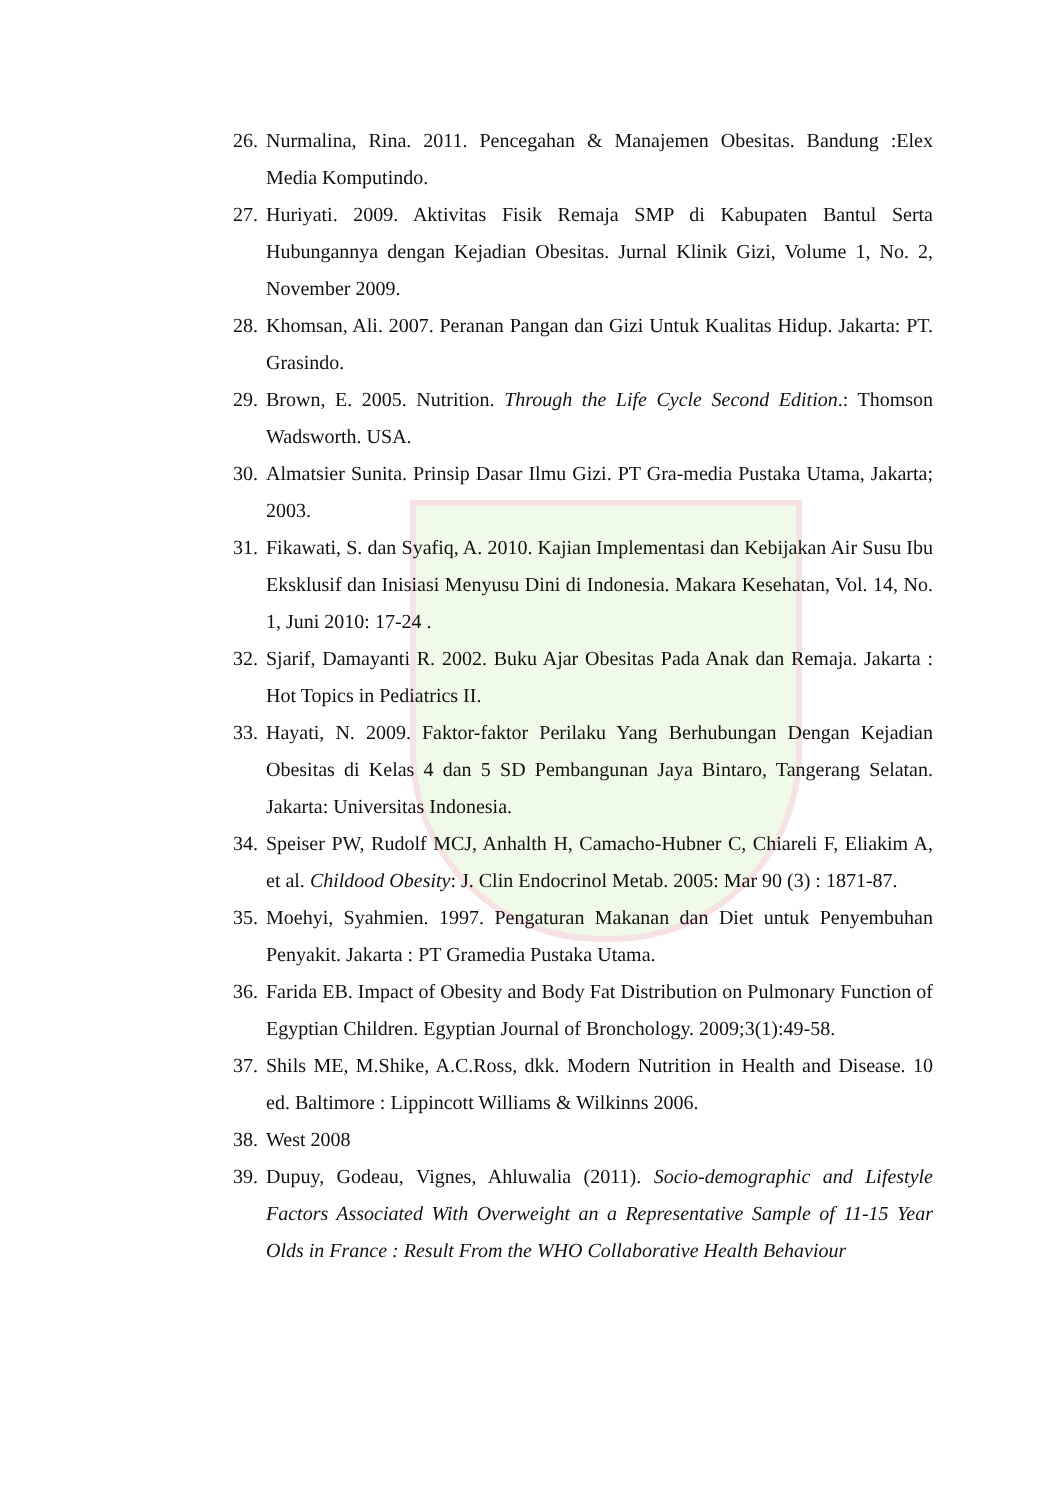26. Nurmalina, Rina. 2011. Pencegahan & Manajemen Obesitas. Bandung :Elex Media Komputindo.
27. Huriyati. 2009. Aktivitas Fisik Remaja SMP di Kabupaten Bantul Serta Hubungannya dengan Kejadian Obesitas. Jurnal Klinik Gizi, Volume 1, No. 2, November 2009.
28. Khomsan, Ali. 2007. Peranan Pangan dan Gizi Untuk Kualitas Hidup. Jakarta: PT. Grasindo.
29. Brown, E. 2005. Nutrition. Through the Life Cycle Second Edition.: Thomson Wadsworth. USA.
30. Almatsier Sunita. Prinsip Dasar Ilmu Gizi. PT Gra-media Pustaka Utama, Jakarta; 2003.
31. Fikawati, S. dan Syafiq, A. 2010. Kajian Implementasi dan Kebijakan Air Susu Ibu Eksklusif dan Inisiasi Menyusu Dini di Indonesia. Makara Kesehatan, Vol. 14, No. 1, Juni 2010: 17-24 .
32. Sjarif, Damayanti R. 2002. Buku Ajar Obesitas Pada Anak dan Remaja. Jakarta : Hot Topics in Pediatrics II.
33. Hayati, N. 2009. Faktor-faktor Perilaku Yang Berhubungan Dengan Kejadian Obesitas di Kelas 4 dan 5 SD Pembangunan Jaya Bintaro, Tangerang Selatan. Jakarta: Universitas Indonesia.
34. Speiser PW, Rudolf MCJ, Anhalth H, Camacho-Hubner C, Chiareli F, Eliakim A, et al. Childood Obesity: J. Clin Endocrinol Metab. 2005: Mar 90 (3) : 1871-87.
35. Moehyi, Syahmien. 1997. Pengaturan Makanan dan Diet untuk Penyembuhan Penyakit. Jakarta : PT Gramedia Pustaka Utama.
36. Farida EB. Impact of Obesity and Body Fat Distribution on Pulmonary Function of Egyptian Children. Egyptian Journal of Bronchology. 2009;3(1):49-58.
37. Shils ME, M.Shike, A.C.Ross, dkk. Modern Nutrition in Health and Disease. 10 ed. Baltimore : Lippincott Williams & Wilkinns 2006.
38. West 2008
39. Dupuy, Godeau, Vignes, Ahluwalia (2011). Socio-demographic and Lifestyle Factors Associated With Overweight an a Representative Sample of 11-15 Year Olds in France : Result From the WHO Collaborative Health Behaviour